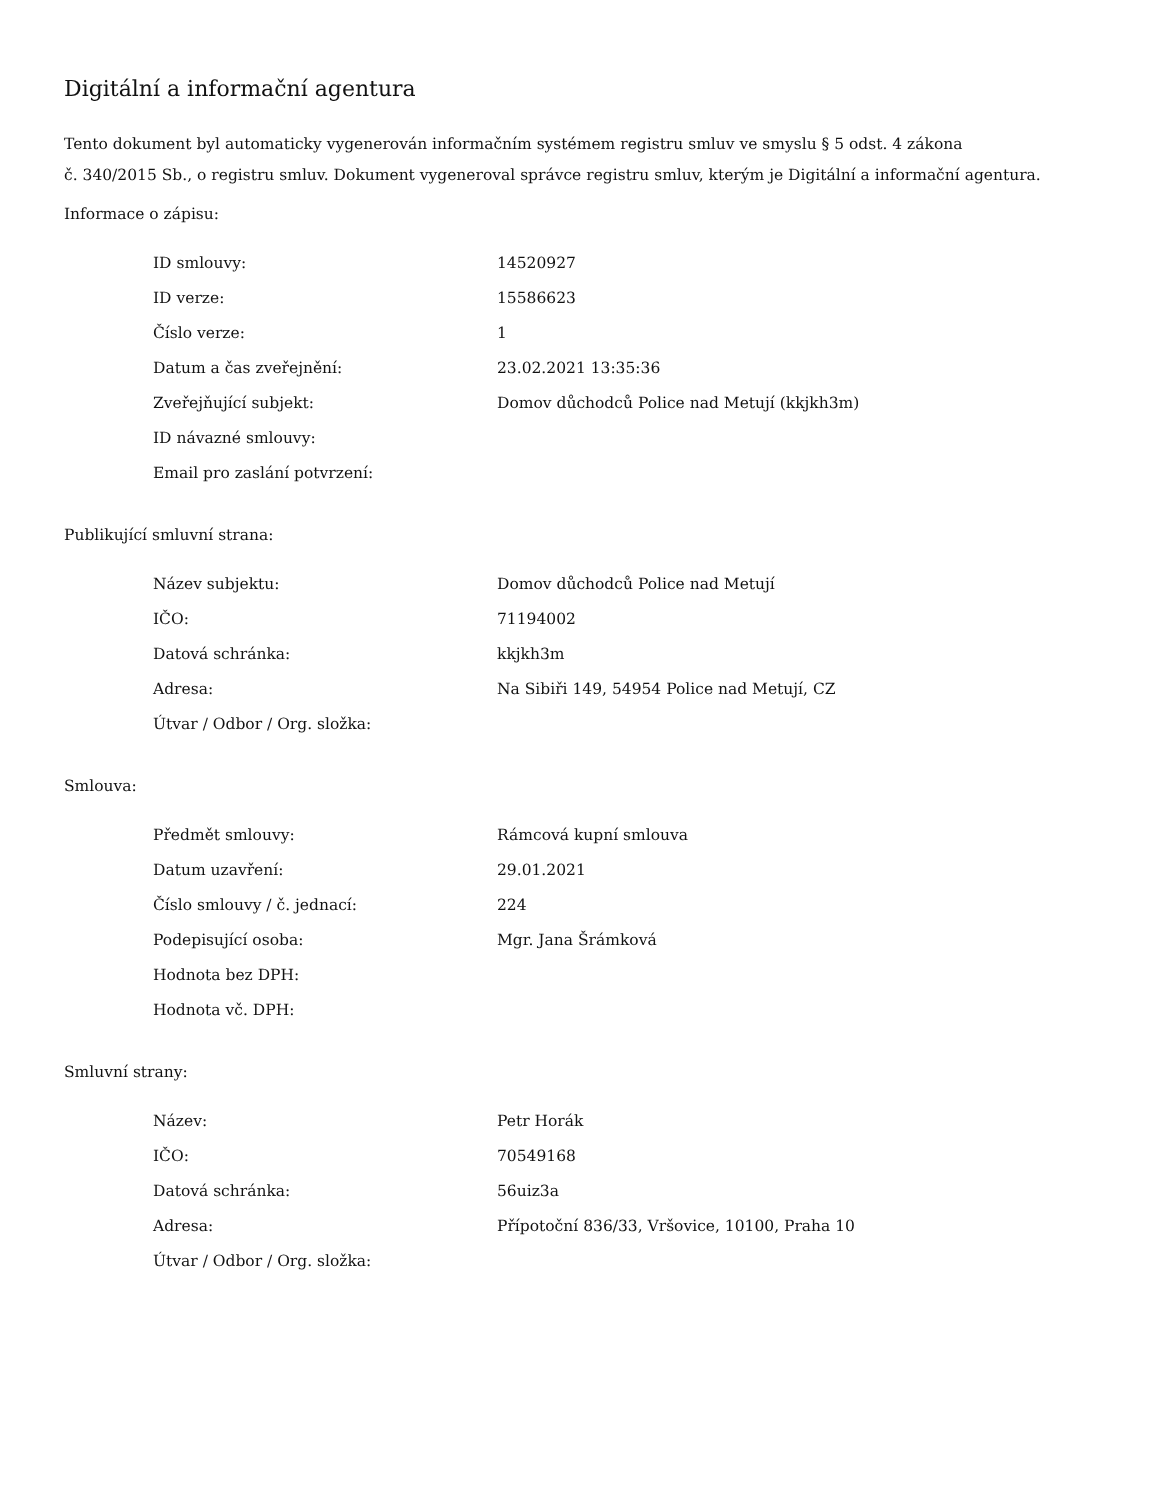Digitální a informační agentura
Tento dokument byl automaticky vygenerován informačním systémem registru smluv ve smyslu § 5 odst. 4 zákona
č. 340/2015 Sb., o registru smluv. Dokument vygeneroval správce registru smluv, kterým je Digitální a informační agentura.
Informace o zápisu:
| ID smlouvy: | 14520927 |
| ID verze: | 15586623 |
| Číslo verze: | 1 |
| Datum a čas zveřejnění: | 23.02.2021 13:35:36 |
| Zveřejňující subjekt: | Domov důchodců Police nad Metují (kkjkh3m) |
| ID návazné smlouvy: | |
| Email pro zaslání potvrzení: | |
Publikující smluvní strana:
| Název subjektu: | Domov důchodců Police nad Metují |
| IČO: | 71194002 |
| Datová schránka: | kkjkh3m |
| Adresa: | Na Sibiři 149, 54954 Police nad Metují, CZ |
| Útvar / Odbor / Org. složka: | |
Smlouva:
| Předmět smlouvy: | Rámcová kupní smlouva |
| Datum uzavření: | 29.01.2021 |
| Číslo smlouvy / č. jednací: | 224 |
| Podepisující osoba: | Mgr. Jana Šrámková |
| Hodnota bez DPH: | |
| Hodnota vč. DPH: | |
Smluvní strany:
| Název: | Petr Horák |
| IČO: | 70549168 |
| Datová schránka: | 56uiz3a |
| Adresa: | Přípotoční 836/33, Vršovice, 10100, Praha 10 |
| Útvar / Odbor / Org. složka: | |